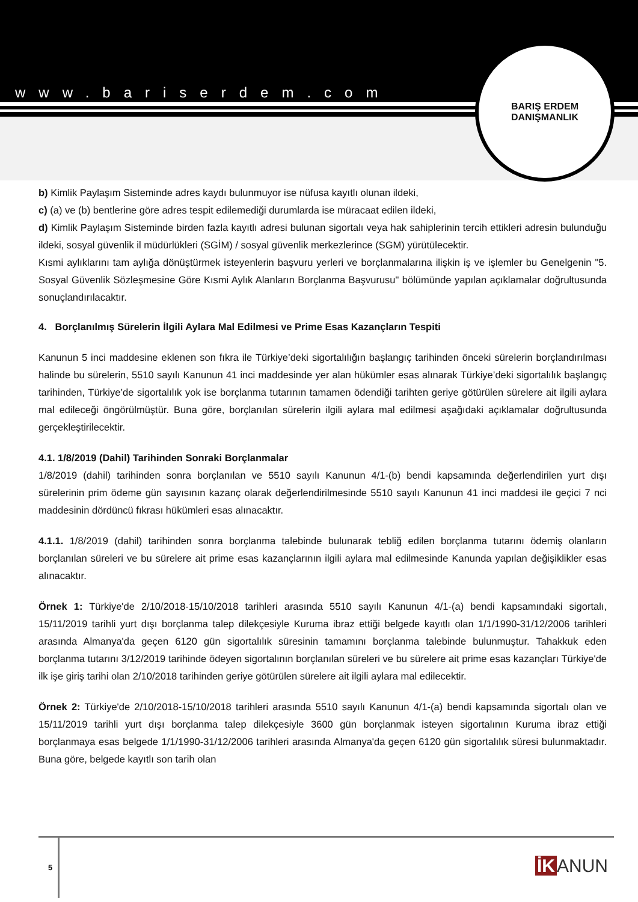www.bariserdem.com
BARIŞ ERDEM
DANIŞMANLIK
b) Kimlik Paylaşım Sisteminde adres kaydı bulunmuyor ise nüfusa kayıtlı olunan ildeki,
c) (a) ve (b) bentlerine göre adres tespit edilemediği durumlarda ise müracaat edilen ildeki,
d) Kimlik Paylaşım Sisteminde birden fazla kayıtlı adresi bulunan sigortalı veya hak sahiplerinin tercih ettikleri adresin bulunduğu ildeki, sosyal güvenlik il müdürlükleri (SGİM) / sosyal güvenlik merkezlerince (SGM) yürütülecektir.
Kısmi aylıklarını tam aylığa dönüştürmek isteyenlerin başvuru yerleri ve borçlanmalarına ilişkin iş ve işlemler bu Genelgenin "5. Sosyal Güvenlik Sözleşmesine Göre Kısmi Aylık Alanların Borçlanma Başvurusu" bölümünde yapılan açıklamalar doğrultusunda sonuçlandırılacaktır.
4. Borçlanılmış Sürelerin İlgili Aylara Mal Edilmesi ve Prime Esas Kazançların Tespiti
Kanunun 5 inci maddesine eklenen son fıkra ile Türkiye’deki sigortalılığın başlangıç tarihinden önceki sürelerin borçlandırılması halinde bu sürelerin, 5510 sayılı Kanunun 41 inci maddesinde yer alan hükümler esas alınarak Türkiye’deki sigortalılık başlangıç tarihinden, Türkiye’de sigortalılık yok ise borçlanma tutarının tamamen ödendiği tarihten geriye götürülen sürelere ait ilgili aylara mal edileceği öngörülmüştür. Buna göre, borçlanılan sürelerin ilgili aylara mal edilmesi aşağıdaki açıklamalar doğrultusunda gerçekleştirilecektir.
4.1. 1/8/2019 (Dahil) Tarihinden Sonraki Borçlanmalar
1/8/2019 (dahil) tarihinden sonra borçlanılan ve 5510 sayılı Kanunun 4/1-(b) bendi kapsamında değerlendirilen yurt dışı sürelerinin prim ödeme gün sayısının kazanç olarak değerlendirilmesinde 5510 sayılı Kanunun 41 inci maddesi ile geçici 7 nci maddesinin dördüncü fıkrası hükümleri esas alınacaktır.
4.1.1. 1/8/2019 (dahil) tarihinden sonra borçlanma talebinde bulunarak tebliğ edilen borçlanma tutarını ödemiş olanların borçlanılan süreleri ve bu sürelere ait prime esas kazançlarının ilgili aylara mal edilmesinde Kanunda yapılan değişiklikler esas alınacaktır.
Örnek 1: Türkiye'de 2/10/2018-15/10/2018 tarihleri arasında 5510 sayılı Kanunun 4/1-(a) bendi kapsamındaki sigortalı, 15/11/2019 tarihli yurt dışı borçlanma talep dilekçesiyle Kuruma ibraz ettiği belgede kayıtlı olan 1/1/1990-31/12/2006 tarihleri arasında Almanya'da geçen 6120 gün sigortalılık süresinin tamamını borçlanma talebinde bulunmuştur. Tahakkuk eden borçlanma tutarını 3/12/2019 tarihinde ödeyen sigortalının borçlanılan süreleri ve bu sürelere ait prime esas kazançları Türkiye'de ilk işe giriş tarihi olan 2/10/2018 tarihinden geriye götürülen sürelere ait ilgili aylara mal edilecektir.
Örnek 2: Türkiye'de 2/10/2018-15/10/2018 tarihleri arasında 5510 sayılı Kanunun 4/1-(a) bendi kapsamında sigortalı olan ve 15/11/2019 tarihli yurt dışı borçlanma talep dilekçesiyle 3600 gün borçlanmak isteyen sigortalının Kuruma ibraz ettiği borçlanmaya esas belgede 1/1/1990-31/12/2006 tarihleri arasında Almanya'da geçen 6120 gün sigortalılık süresi bulunmaktadır. Buna göre, belgede kayıtlı son tarih olan
5 İK ANUN